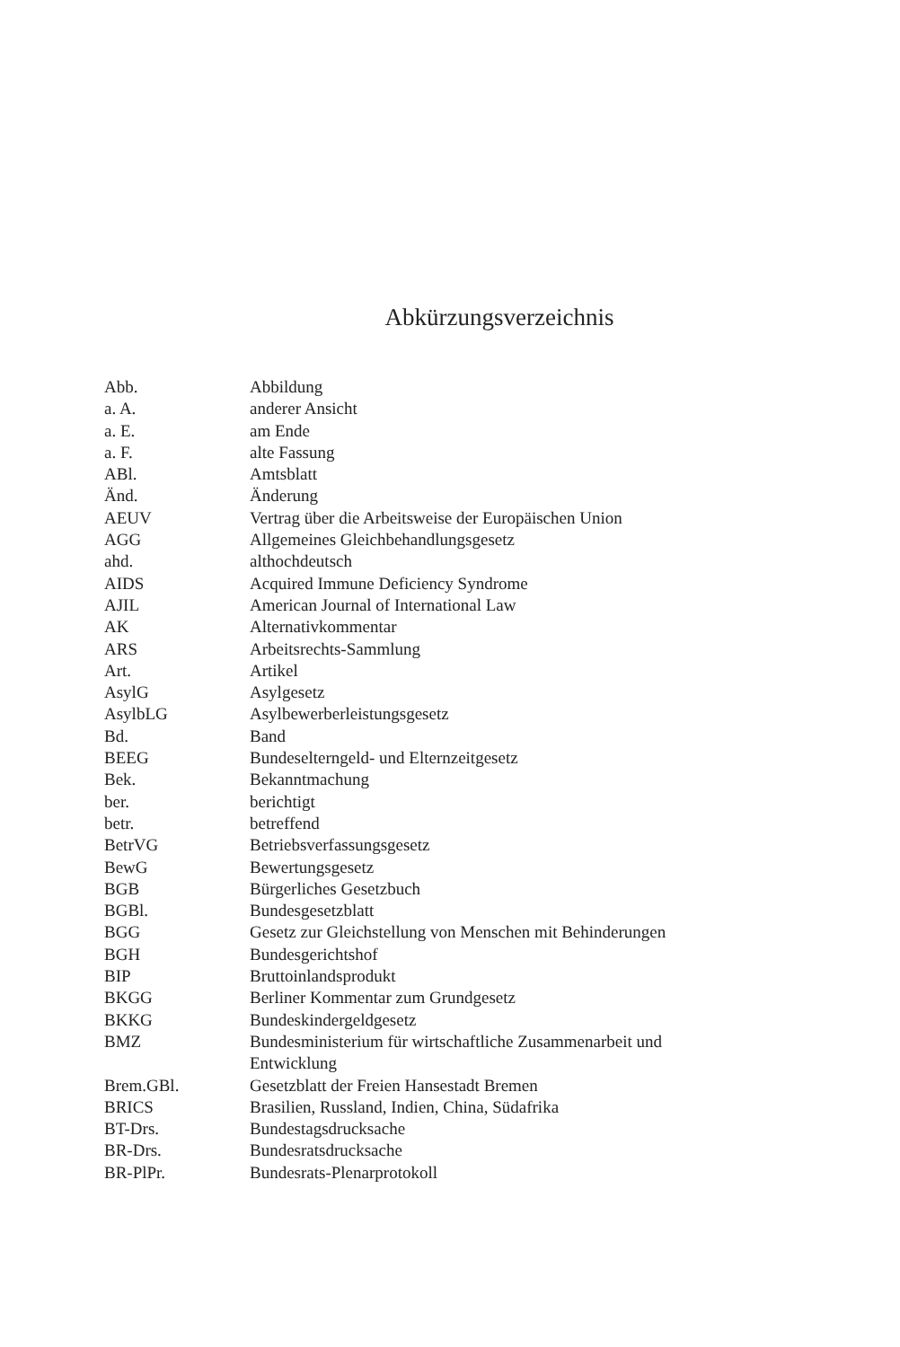Abkürzungsverzeichnis
| Abb. | Abbildung |
| a. A. | anderer Ansicht |
| a. E. | am Ende |
| a. F. | alte Fassung |
| ABl. | Amtsblatt |
| Änd. | Änderung |
| AEUV | Vertrag über die Arbeitsweise der Europäischen Union |
| AGG | Allgemeines Gleichbehandlungsgesetz |
| ahd. | althochdeutsch |
| AIDS | Acquired Immune Deficiency Syndrome |
| AJIL | American Journal of International Law |
| AK | Alternativkommentar |
| ARS | Arbeitsrechts-Sammlung |
| Art. | Artikel |
| AsylG | Asylgesetz |
| AsylbLG | Asylbewerberleistungsgesetz |
| Bd. | Band |
| BEEG | Bundeselterngeld- und Elternzeitgesetz |
| Bek. | Bekanntmachung |
| ber. | berichtigt |
| betr. | betreffend |
| BetrVG | Betriebsverfassungsgesetz |
| BewG | Bewertungsgesetz |
| BGB | Bürgerliches Gesetzbuch |
| BGBl. | Bundesgesetzblatt |
| BGG | Gesetz zur Gleichstellung von Menschen mit Behinderungen |
| BGH | Bundesgerichtshof |
| BIP | Bruttoinlandsprodukt |
| BKGG | Berliner Kommentar zum Grundgesetz |
| BKKG | Bundeskindergeldgesetz |
| BMZ | Bundesministerium für wirtschaftliche Zusammenarbeit und Entwicklung |
| Brem.GBl. | Gesetzblatt der Freien Hansestadt Bremen |
| BRICS | Brasilien, Russland, Indien, China, Südafrika |
| BT-Drs. | Bundestagsdrucksache |
| BR-Drs. | Bundesratsdrucksache |
| BR-PlPr. | Bundesrats-Plenarprotokoll |